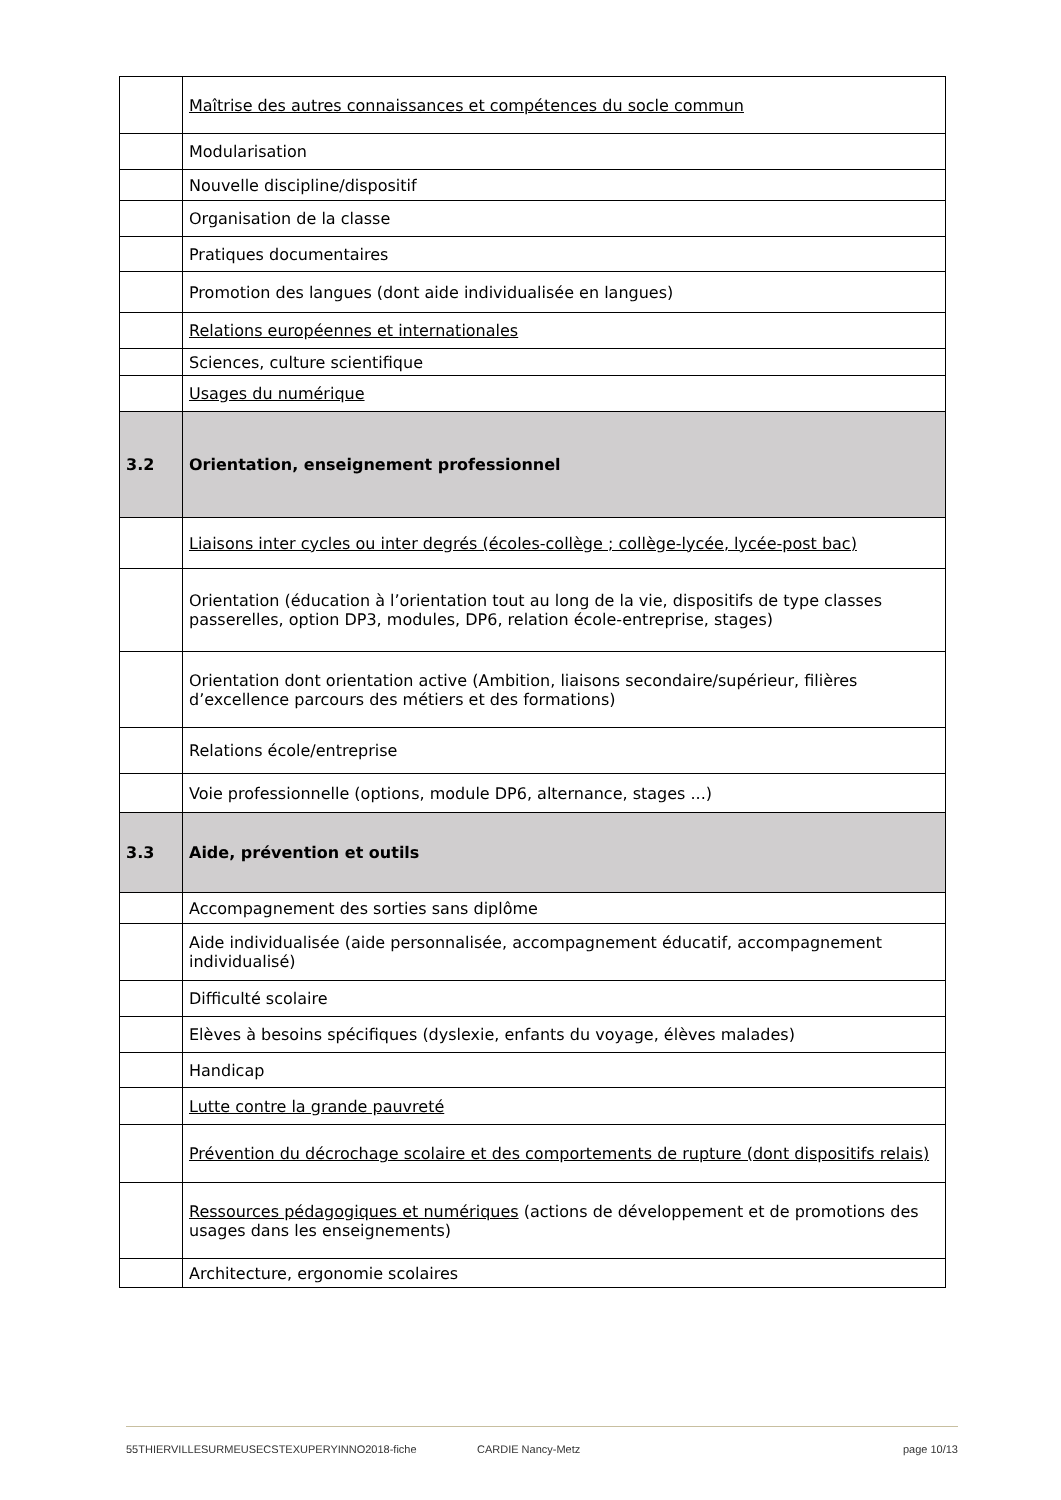| | Maîtrise des autres connaissances et compétences du socle commun |
| | Modularisation |
| | Nouvelle discipline/dispositif |
| | Organisation de la classe |
| | Pratiques documentaires |
| | Promotion des langues (dont aide individualisée en langues) |
| | Relations européennes et internationales |
| | Sciences, culture scientifique |
| | Usages du numérique |
| 3.2 | Orientation, enseignement professionnel |
| | Liaisons inter cycles ou inter degrés (écoles-collège ; collège-lycée, lycée-post bac) |
| | Orientation (éducation à l’orientation tout au long de la vie, dispositifs de type classes passerelles, option DP3, modules, DP6, relation école-entreprise, stages) |
| | Orientation dont orientation active (Ambition, liaisons secondaire/supérieur, filières d’excellence parcours des métiers et des formations) |
| | Relations école/entreprise |
| | Voie professionnelle (options, module DP6, alternance, stages ...) |
| 3.3 | Aide, prévention et outils |
| | Accompagnement des sorties sans diplôme |
| | Aide individualisée (aide personnalisée, accompagnement éducatif, accompagnement individualisé) |
| | Difficulté scolaire |
| | Elèves à besoins spécifiques (dyslexie, enfants du voyage, élèves malades) |
| | Handicap |
| | Lutte contre la grande pauvreté |
| | Prévention du décrochage scolaire et des comportements de rupture (dont dispositifs relais) |
| | Ressources pédagogiques et numériques (actions de développement et de promotions des usages dans les enseignements) |
| | Architecture, ergonomie scolaires |
55THIERVILLESURMEUSECSTEXUPERYINNO2018-fiche CARDIE Nancy-Metz page 10/13